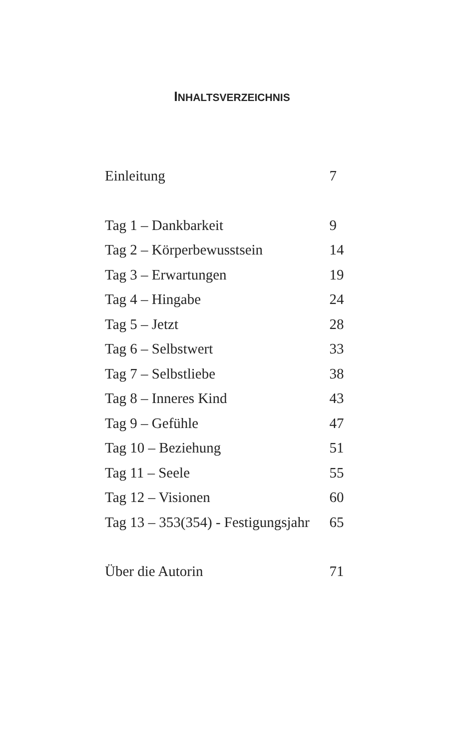INHALTSVERZEICHNIS
| Einleitung | 7 |
| Tag 1 – Dankbarkeit | 9 |
| Tag 2 – Körperbewusstsein | 14 |
| Tag 3 – Erwartungen | 19 |
| Tag 4 – Hingabe | 24 |
| Tag 5 – Jetzt | 28 |
| Tag 6 – Selbstwert | 33 |
| Tag 7 – Selbstliebe | 38 |
| Tag 8 – Inneres Kind | 43 |
| Tag 9 – Gefühle | 47 |
| Tag 10 – Beziehung | 51 |
| Tag 11 – Seele | 55 |
| Tag 12 – Visionen | 60 |
| Tag 13 – 353(354) - Festigungsjahr | 65 |
| Über die Autorin | 71 |